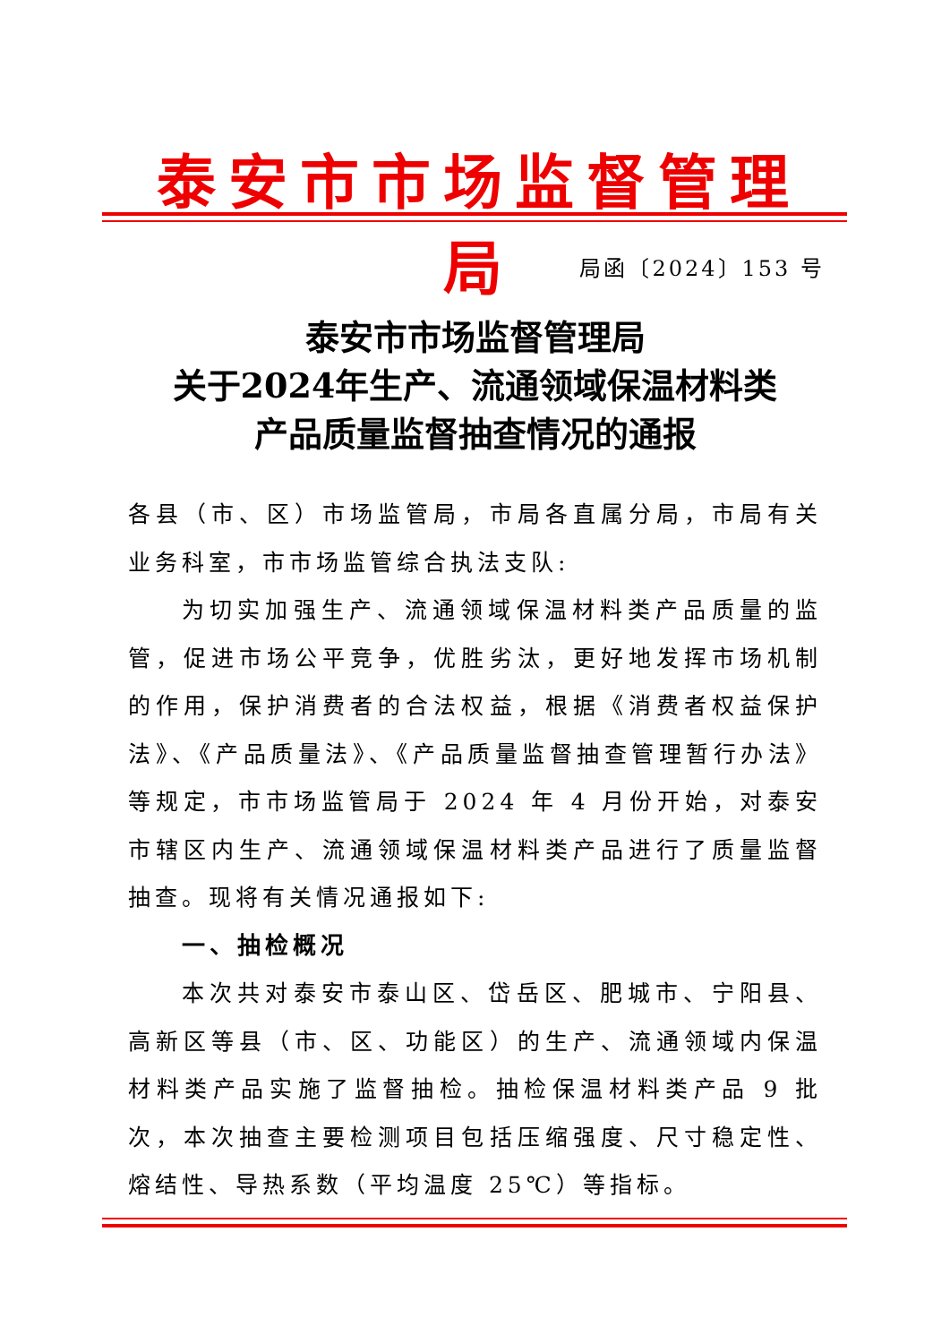泰安市市场监督管理局
局函〔2024〕153 号
泰安市市场监督管理局
关于2024年生产、流通领域保温材料类
产品质量监督抽查情况的通报
各县（市、区）市场监管局，市局各直属分局，市局有关业务科室，市市场监管综合执法支队:
为切实加强生产、流通领域保温材料类产品质量的监管，促进市场公平竞争，优胜劣汰，更好地发挥市场机制的作用，保护消费者的合法权益，根据《消费者权益保护法》、《产品质量法》、《产品质量监督抽查管理暂行办法》等规定，市市场监管局于 2024 年 4 月份开始，对泰安市辖区内生产、流通领域保温材料类产品进行了质量监督抽查。现将有关情况通报如下:
一、抽检概况
本次共对泰安市泰山区、岱岳区、肥城市、宁阳县、高新区等县（市、区、功能区）的生产、流通领域内保温材料类产品实施了监督抽检。抽检保温材料类产品 9 批次，本次抽查主要检测项目包括压缩强度、尺寸稳定性、熔结性、导热系数（平均温度 25℃）等指标。